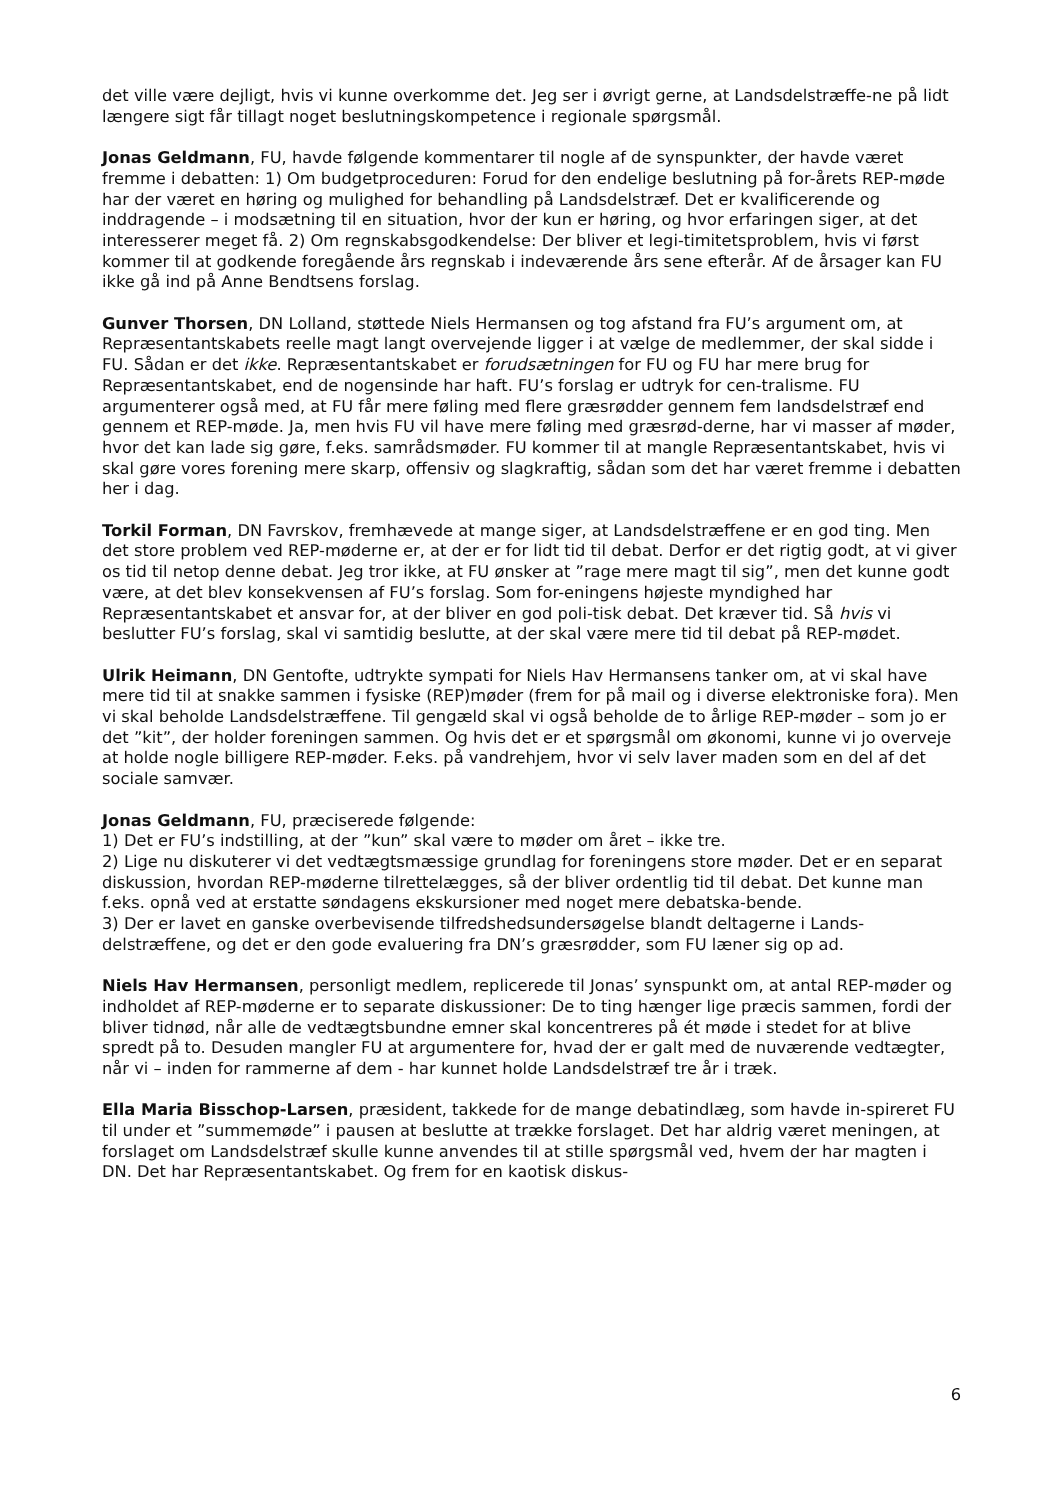det ville være dejligt, hvis vi kunne overkomme det. Jeg ser i øvrigt gerne, at Landsdelstræffe-ne på lidt længere sigt får tillagt noget beslutningskompetence i regionale spørgsmål.
Jonas Geldmann, FU, havde følgende kommentarer til nogle af de synspunkter, der havde været fremme i debatten: 1) Om budgetproceduren: Forud for den endelige beslutning på for-årets REP-møde har der været en høring og mulighed for behandling på Landsdelstræf. Det er kvalificerende og inddragende – i modsætning til en situation, hvor der kun er høring, og hvor erfaringen siger, at det interesserer meget få. 2) Om regnskabsgodkendelse: Der bliver et legi-timitetsproblem, hvis vi først kommer til at godkende foregående års regnskab i indeværende års sene efterår. Af de årsager kan FU ikke gå ind på Anne Bendtsens forslag.
Gunver Thorsen, DN Lolland, støttede Niels Hermansen og tog afstand fra FU’s argument om, at Repræsentantskabets reelle magt langt overvejende ligger i at vælge de medlemmer, der skal sidde i FU. Sådan er det ikke. Repræsentantskabet er forudsætningen for FU og FU har mere brug for Repræsentantskabet, end de nogensinde har haft. FU’s forslag er udtryk for cen-tralisme. FU argumenterer også med, at FU får mere føling med flere græsrødder gennem fem landsdelstræf end gennem et REP-møde. Ja, men hvis FU vil have mere føling med græsrød-derne, har vi masser af møder, hvor det kan lade sig gøre, f.eks. samrådsmøder. FU kommer til at mangle Repræsentantskabet, hvis vi skal gøre vores forening mere skarp, offensiv og slagkraftig, sådan som det har været fremme i debatten her i dag.
Torkil Forman, DN Favrskov, fremhævede at mange siger, at Landsdelstræffene er en god ting. Men det store problem ved REP-møderne er, at der er for lidt tid til debat. Derfor er det rigtig godt, at vi giver os tid til netop denne debat. Jeg tror ikke, at FU ønsker at ”rage mere magt til sig”, men det kunne godt være, at det blev konsekvensen af FU’s forslag. Som for-eningens højeste myndighed har Repræsentantskabet et ansvar for, at der bliver en god poli-tisk debat. Det kræver tid. Så hvis vi beslutter FU’s forslag, skal vi samtidig beslutte, at der skal være mere tid til debat på REP-mødet.
Ulrik Heimann, DN Gentofte, udtrykte sympati for Niels Hav Hermansens tanker om, at vi skal have mere tid til at snakke sammen i fysiske (REP)møder (frem for på mail og i diverse elektroniske fora). Men vi skal beholde Landsdelstræffene. Til gengæld skal vi også beholde de to årlige REP-møder – som jo er det ”kit”, der holder foreningen sammen. Og hvis det er et spørgsmål om økonomi, kunne vi jo overveje at holde nogle billigere REP-møder. F.eks. på vandrehjem, hvor vi selv laver maden som en del af det sociale samvær.
Jonas Geldmann, FU, præciserede følgende:
1) Det er FU’s indstilling, at der ”kun” skal være to møder om året – ikke tre.
2) Lige nu diskuterer vi det vedtægtsmæssige grundlag for foreningens store møder. Det er en separat diskussion, hvordan REP-møderne tilrettelægges, så der bliver ordentlig tid til debat. Det kunne man f.eks. opnå ved at erstatte søndagens ekskursioner med noget mere debatska-bende.
3) Der er lavet en ganske overbevisende tilfredshedsundersøgelse blandt deltagerne i Lands-delstræffene, og det er den gode evaluering fra DN’s græsrødder, som FU læner sig op ad.
Niels Hav Hermansen, personligt medlem, replicerede til Jonas’ synspunkt om, at antal REP-møder og indholdet af REP-møderne er to separate diskussioner: De to ting hænger lige præcis sammen, fordi der bliver tidnød, når alle de vedtægtsbundne emner skal koncentreres på ét møde i stedet for at blive spredt på to. Desuden mangler FU at argumentere for, hvad der er galt med de nuværende vedtægter, når vi – inden for rammerne af dem - har kunnet holde Landsdelstræf tre år i træk.
Ella Maria Bisschop-Larsen, præsident, takkede for de mange debatindlæg, som havde in-spireret FU til under et ”summemøde” i pausen at beslutte at trække forslaget. Det har aldrig været meningen, at forslaget om Landsdelstræf skulle kunne anvendes til at stille spørgsmål ved, hvem der har magten i DN. Det har Repræsentantskabet. Og frem for en kaotisk diskus-
6